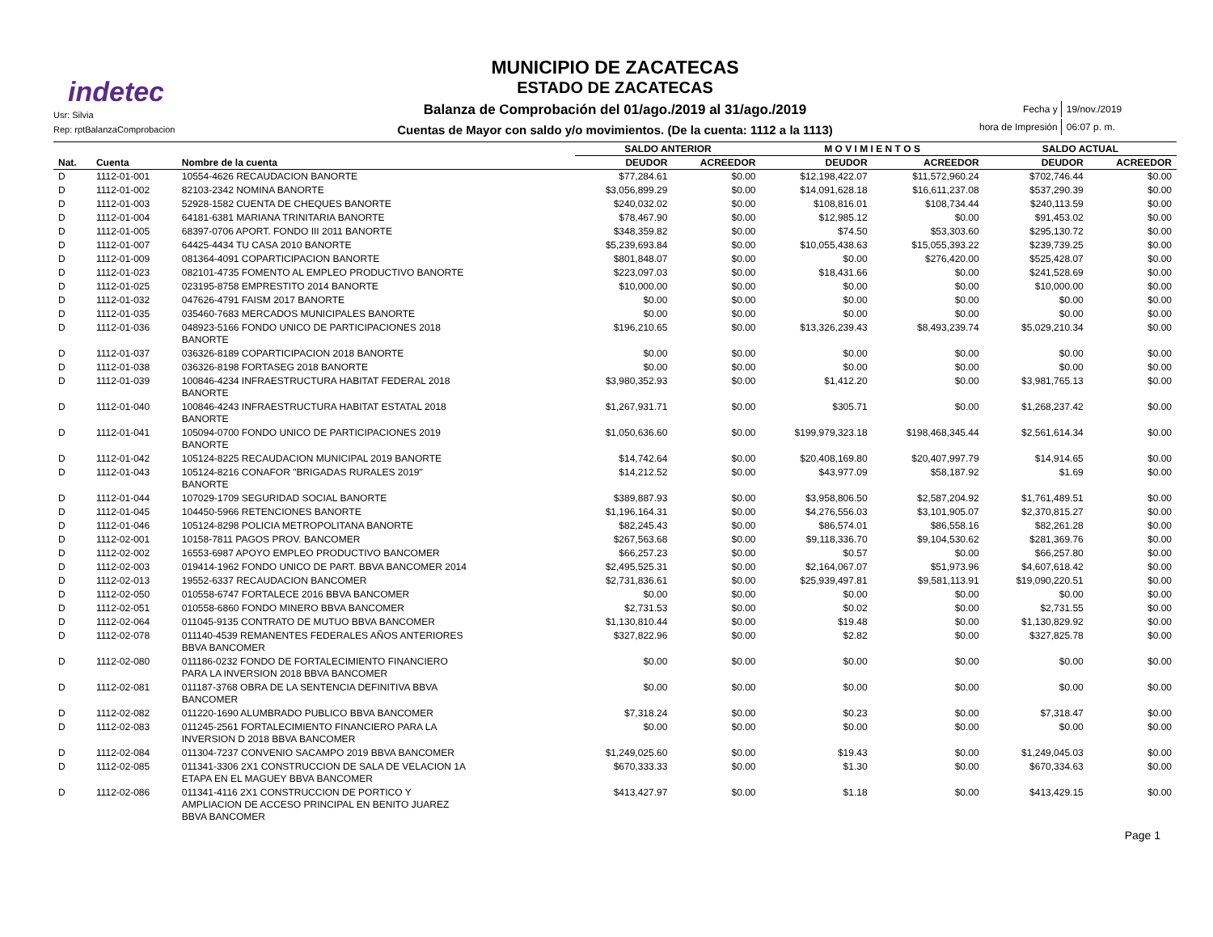indetec
Usr: Silvia
Rep: rptBalanzaComprobacion
MUNICIPIO DE ZACATECAS
ESTADO DE ZACATECAS
Balanza de Comprobación del 01/ago./2019 al 31/ago./2019
Cuentas de Mayor con saldo y/o movimientos. (De la cuenta: 1112 a la 1113)
| Fecha y | 19/nov./2019 |
| hora de Impresión | 06:07 p. m. |
| | | | SALDO ANTERIOR | | M O V I M I E N T O S | | SALDO ACTUAL | |
| --- | --- | --- | --- | --- | --- | --- | --- | --- |
| Nat. | Cuenta | Nombre de la cuenta | DEUDOR | ACREEDOR | DEUDOR | ACREEDOR | DEUDOR | ACREEDOR |
| D | 1112-01-001 | 10554-4626 RECAUDACION BANORTE | $77,284.61 | $0.00 | $12,198,422.07 | $11,572,960.24 | $702,746.44 | $0.00 |
| D | 1112-01-002 | 82103-2342 NOMINA BANORTE | $3,056,899.29 | $0.00 | $14,091,628.18 | $16,611,237.08 | $537,290.39 | $0.00 |
| D | 1112-01-003 | 52928-1582 CUENTA DE CHEQUES BANORTE | $240,032.02 | $0.00 | $108,816.01 | $108,734.44 | $240,113.59 | $0.00 |
| D | 1112-01-004 | 64181-6381 MARIANA TRINITARIA BANORTE | $78,467.90 | $0.00 | $12,985.12 | $0.00 | $91,453.02 | $0.00 |
| D | 1112-01-005 | 68397-0706 APORT. FONDO III 2011 BANORTE | $348,359.82 | $0.00 | $74.50 | $53,303.60 | $295,130.72 | $0.00 |
| D | 1112-01-007 | 64425-4434 TU CASA 2010 BANORTE | $5,239,693.84 | $0.00 | $10,055,438.63 | $15,055,393.22 | $239,739.25 | $0.00 |
| D | 1112-01-009 | 081364-4091 COPARTICIPACION BANORTE | $801,848.07 | $0.00 | $0.00 | $276,420.00 | $525,428.07 | $0.00 |
| D | 1112-01-023 | 082101-4735 FOMENTO AL EMPLEO PRODUCTIVO BANORTE | $223,097.03 | $0.00 | $18,431.66 | $0.00 | $241,528.69 | $0.00 |
| D | 1112-01-025 | 023195-8758 EMPRESTITO 2014 BANORTE | $10,000.00 | $0.00 | $0.00 | $0.00 | $10,000.00 | $0.00 |
| D | 1112-01-032 | 047626-4791 FAISM 2017 BANORTE | $0.00 | $0.00 | $0.00 | $0.00 | $0.00 | $0.00 |
| D | 1112-01-035 | 035460-7683 MERCADOS MUNICIPALES BANORTE | $0.00 | $0.00 | $0.00 | $0.00 | $0.00 | $0.00 |
| D | 1112-01-036 | 048923-5166 FONDO UNICO DE PARTICIPACIONES 2018 BANORTE | $196,210.65 | $0.00 | $13,326,239.43 | $8,493,239.74 | $5,029,210.34 | $0.00 |
| D | 1112-01-037 | 036326-8189 COPARTICIPACION 2018 BANORTE | $0.00 | $0.00 | $0.00 | $0.00 | $0.00 | $0.00 |
| D | 1112-01-038 | 036326-8198 FORTASEG 2018 BANORTE | $0.00 | $0.00 | $0.00 | $0.00 | $0.00 | $0.00 |
| D | 1112-01-039 | 100846-4234 INFRAESTRUCTURA HABITAT FEDERAL 2018 BANORTE | $3,980,352.93 | $0.00 | $1,412.20 | $0.00 | $3,981,765.13 | $0.00 |
| D | 1112-01-040 | 100846-4243 INFRAESTRUCTURA HABITAT ESTATAL 2018 BANORTE | $1,267,931.71 | $0.00 | $305.71 | $0.00 | $1,268,237.42 | $0.00 |
| D | 1112-01-041 | 105094-0700 FONDO UNICO DE PARTICIPACIONES 2019 BANORTE | $1,050,636.60 | $0.00 | $199,979,323.18 | $198,468,345.44 | $2,561,614.34 | $0.00 |
| D | 1112-01-042 | 105124-8225 RECAUDACION MUNICIPAL 2019 BANORTE | $14,742.64 | $0.00 | $20,408,169.80 | $20,407,997.79 | $14,914.65 | $0.00 |
| D | 1112-01-043 | 105124-8216 CONAFOR "BRIGADAS RURALES 2019" BANORTE | $14,212.52 | $0.00 | $43,977.09 | $58,187.92 | $1.69 | $0.00 |
| D | 1112-01-044 | 107029-1709 SEGURIDAD SOCIAL BANORTE | $389,887.93 | $0.00 | $3,958,806.50 | $2,587,204.92 | $1,761,489.51 | $0.00 |
| D | 1112-01-045 | 104450-5966 RETENCIONES BANORTE | $1,196,164.31 | $0.00 | $4,276,556.03 | $3,101,905.07 | $2,370,815.27 | $0.00 |
| D | 1112-01-046 | 105124-8298 POLICIA METROPOLITANA BANORTE | $82,245.43 | $0.00 | $86,574.01 | $86,558.16 | $82,261.28 | $0.00 |
| D | 1112-02-001 | 10158-7811 PAGOS PROV. BANCOMER | $267,563.68 | $0.00 | $9,118,336.70 | $9,104,530.62 | $281,369.76 | $0.00 |
| D | 1112-02-002 | 16553-6987 APOYO EMPLEO PRODUCTIVO BANCOMER | $66,257.23 | $0.00 | $0.57 | $0.00 | $66,257.80 | $0.00 |
| D | 1112-02-003 | 019414-1962 FONDO UNICO DE PART. BBVA BANCOMER 2014 | $2,495,525.31 | $0.00 | $2,164,067.07 | $51,973.96 | $4,607,618.42 | $0.00 |
| D | 1112-02-013 | 19552-6337 RECAUDACION BANCOMER | $2,731,836.61 | $0.00 | $25,939,497.81 | $9,581,113.91 | $19,090,220.51 | $0.00 |
| D | 1112-02-050 | 010558-6747 FORTALECE 2016 BBVA BANCOMER | $0.00 | $0.00 | $0.00 | $0.00 | $0.00 | $0.00 |
| D | 1112-02-051 | 010558-6860 FONDO MINERO BBVA BANCOMER | $2,731.53 | $0.00 | $0.02 | $0.00 | $2,731.55 | $0.00 |
| D | 1112-02-064 | 011045-9135 CONTRATO DE MUTUO BBVA BANCOMER | $1,130,810.44 | $0.00 | $19.48 | $0.00 | $1,130,829.92 | $0.00 |
| D | 1112-02-078 | 011140-4539 REMANENTES FEDERALES AÑOS ANTERIORES BBVA BANCOMER | $327,822.96 | $0.00 | $2.82 | $0.00 | $327,825.78 | $0.00 |
| D | 1112-02-080 | 011186-0232 FONDO DE FORTALECIMIENTO FINANCIERO PARA LA INVERSION 2018 BBVA BANCOMER | $0.00 | $0.00 | $0.00 | $0.00 | $0.00 | $0.00 |
| D | 1112-02-081 | 011187-3768 OBRA DE LA SENTENCIA DEFINITIVA BBVA BANCOMER | $0.00 | $0.00 | $0.00 | $0.00 | $0.00 | $0.00 |
| D | 1112-02-082 | 011220-1690 ALUMBRADO PUBLICO BBVA BANCOMER | $7,318.24 | $0.00 | $0.23 | $0.00 | $7,318.47 | $0.00 |
| D | 1112-02-083 | 011245-2561 FORTALECIMIENTO FINANCIERO PARA LA INVERSION D 2018 BBVA BANCOMER | $0.00 | $0.00 | $0.00 | $0.00 | $0.00 | $0.00 |
| D | 1112-02-084 | 011304-7237 CONVENIO SACAMPO 2019 BBVA BANCOMER | $1,249,025.60 | $0.00 | $19.43 | $0.00 | $1,249,045.03 | $0.00 |
| D | 1112-02-085 | 011341-3306 2X1 CONSTRUCCION DE SALA DE VELACION 1A ETAPA EN EL MAGUEY BBVA BANCOMER | $670,333.33 | $0.00 | $1.30 | $0.00 | $670,334.63 | $0.00 |
| D | 1112-02-086 | 011341-4116 2X1 CONSTRUCCION DE PORTICO Y AMPLIACION DE ACCESO PRINCIPAL EN BENITO JUAREZ BBVA BANCOMER | $413,427.97 | $0.00 | $1.18 | $0.00 | $413,429.15 | $0.00 |
Page 1